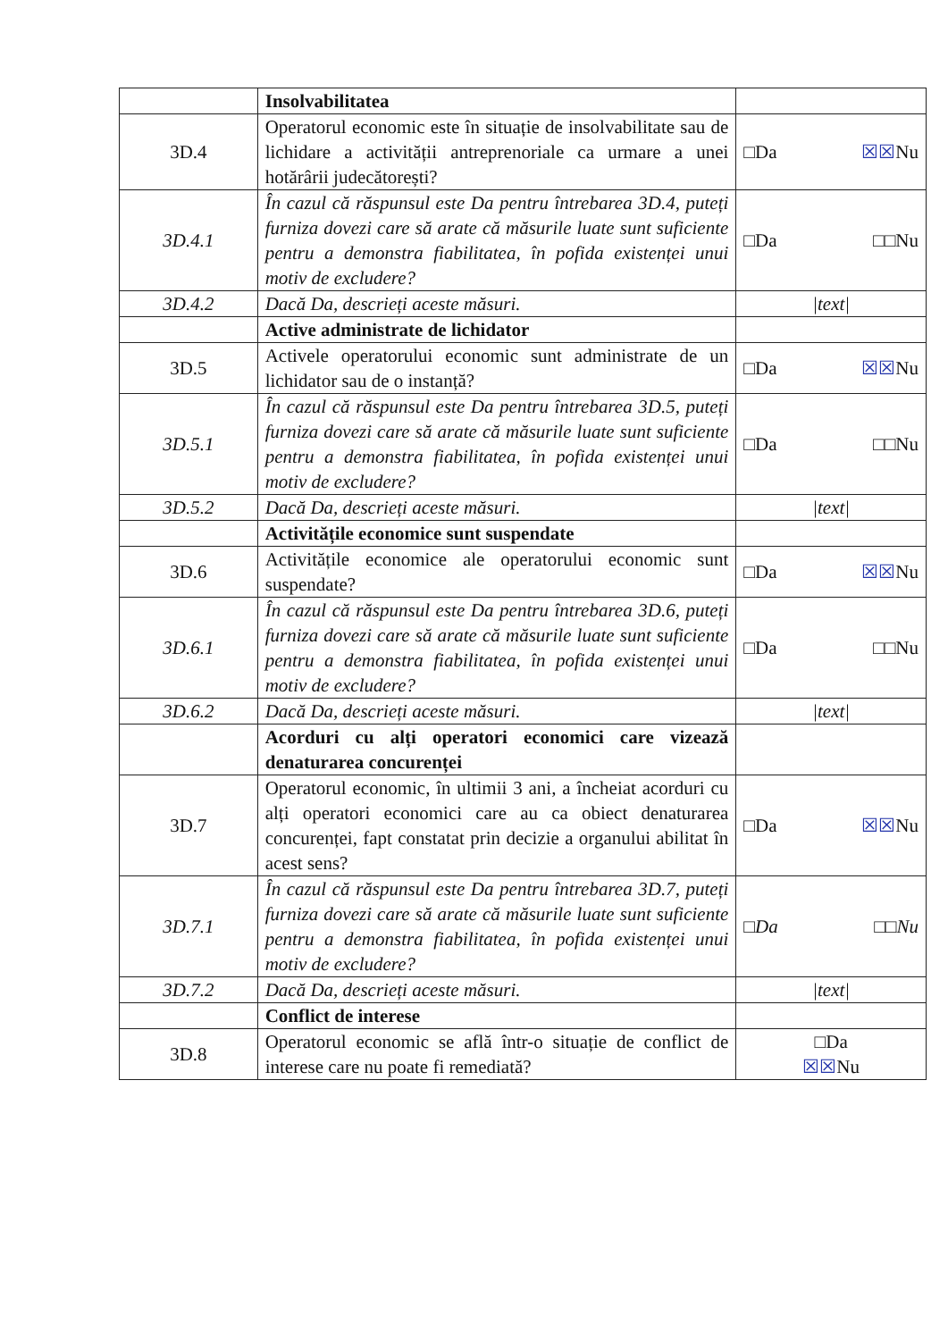| | Insolvabilitatea | |
| 3D.4 | Operatorul economic este în situație de insolvabilitate sau de lichidare a activității antreprenoriale ca urmare a unei hotărârii judecătorești? | □Da ☒☒ Nu |
| 3D.4.1 | În cazul că răspunsul este Da pentru întrebarea 3D.4, puteți furniza dovezi care să arate că măsurile luate sunt suficiente pentru a demonstra fiabilitatea, în pofida existenței unui motiv de excludere? | □Da □□Nu |
| 3D.4.2 | Dacă Da, descrieți aceste măsuri. | /text/ |
| | Active administrate de lichidator | |
| 3D.5 | Activele operatorului economic sunt administrate de un lichidator sau de o instanță? | □Da ☒☒ Nu |
| 3D.5.1 | În cazul că răspunsul este Da pentru întrebarea 3D.5, puteți furniza dovezi care să arate că măsurile luate sunt suficiente pentru a demonstra fiabilitatea, în pofida existenței unui motiv de excludere? | □Da □□Nu |
| 3D.5.2 | Dacă Da, descrieți aceste măsuri. | /text/ |
| | Activitățile economice sunt suspendate | |
| 3D.6 | Activitățile economice ale operatorului economic sunt suspendate? | □Da ☒☒ Nu |
| 3D.6.1 | În cazul că răspunsul este Da pentru întrebarea 3D.6, puteți furniza dovezi care să arate că măsurile luate sunt suficiente pentru a demonstra fiabilitatea, în pofida existenței unui motiv de excludere? | □Da □□Nu |
| 3D.6.2 | Dacă Da, descrieți aceste măsuri. | /text/ |
| | Acorduri cu alți operatori economici care vizează denaturarea concurenței | |
| 3D.7 | Operatorul economic, în ultimii 3 ani, a încheiat acorduri cu alți operatori economici care au ca obiect denaturarea concurenței, fapt constatat prin decizie a organului abilitat în acest sens? | □Da ☒☒ Nu |
| 3D.7.1 | În cazul că răspunsul este Da pentru întrebarea 3D.7, puteți furniza dovezi care să arate că măsurile luate sunt suficiente pentru a demonstra fiabilitatea, în pofida existenței unui motiv de excludere? | □Da □□Nu |
| 3D.7.2 | Dacă Da, descrieți aceste măsuri. | /text/ |
| | Conflict de interese | |
| 3D.8 | Operatorul economic se află într-o situație de conflict de interese care nu poate fi remediată? | □Da ☒☒ Nu |